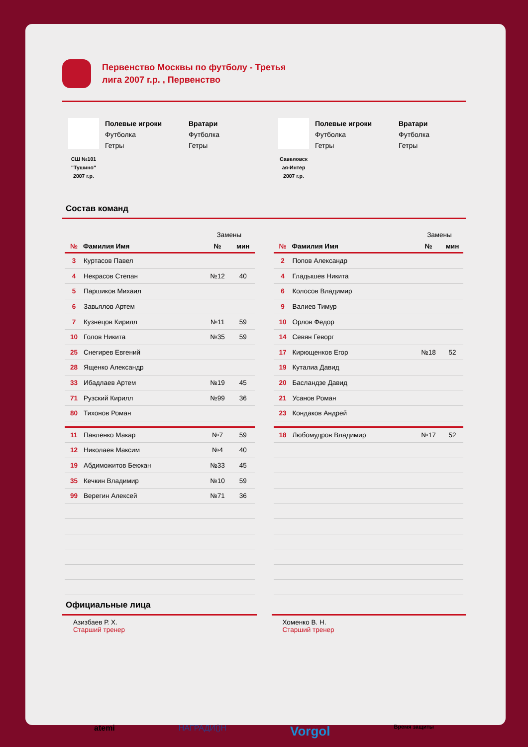Первенство Москвы по футболу - Третья лига 2007 г.р. , Первенство
СШ №101
"Тушино"
2007 г.р.
Полевые игроки
Футболка
Гетры
Вратари
Футболка
Гетры
Савеловск
ая-Интер
2007 г.р.
Полевые игроки
Футболка
Гетры
Вратари
Футболка
Гетры
Состав команд
| | | Замены | |
| --- | --- | --- | --- |
| № | Фамилия Имя | № | мин |
| 3 | Куртасов Павел | | |
| 4 | Некрасов Степан | №12 | 40 |
| 5 | Паршиков Михаил | | |
| 6 | Завьялов Артем | | |
| 7 | Кузнецов Кирилл | №11 | 59 |
| 10 | Голов Никита | №35 | 59 |
| 25 | Снегирев Евгений | | |
| 28 | Ященко Александр | | |
| 33 | Ибадлаев Артем | №19 | 45 |
| 71 | Рузский Кирилл | №99 | 36 |
| 80 | Тихонов Роман | | |
| 11 | Павленко Макар | №7 | 59 |
| 12 | Николаев Максим | №4 | 40 |
| 19 | Абдиможитов Бекжан | №33 | 45 |
| 35 | Кечкин Владимир | №10 | 59 |
| 99 | Верегин Алексей | №71 | 36 |
| | | Замены | |
| --- | --- | --- | --- |
| № | Фамилия Имя | № | мин |
| 2 | Попов Александр | | |
| 4 | Гладышев Никита | | |
| 6 | Колосов Владимир | | |
| 9 | Валиев Тимур | | |
| 10 | Орлов Федор | | |
| 14 | Севян Геворг | | |
| 17 | Кирющенков Егор | №18 | 52 |
| 19 | Куталиа Давид | | |
| 20 | Басландзе Давид | | |
| 21 | Усанов Роман | | |
| 23 | Кондаков Андрей | | |
| 18 | Любомудров Владимир | №17 | 52 |
Официальные лица
Азизбаев Р. Х.
Старший тренер
Хоменко В. Н.
Старший тренер
atemi НАГРАДИ()Н Vorgol Время защиты